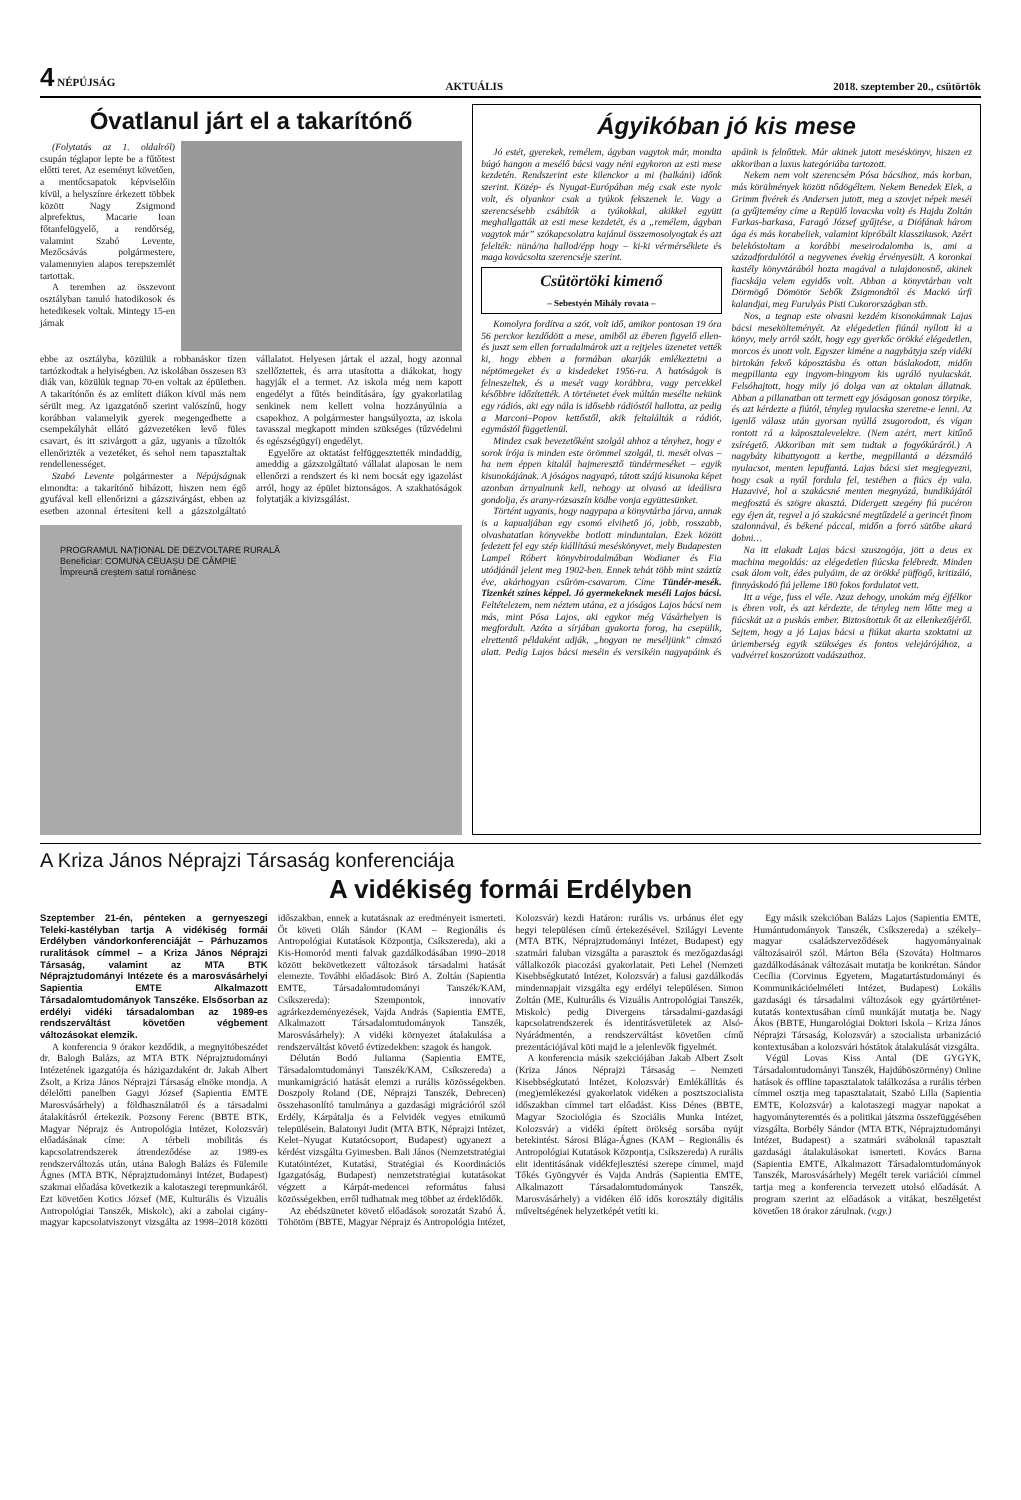4 NÉPÚJSÁG AKTUÁLIS 2018. szeptember 20., csütörtök
Óvatlanul járt el a takarítónő
(Folytatás az 1. oldalról) csupán téglapor lepte be a fűtőtest előtti teret. Az eseményt követően, a mentőcsapatok képviselőin kívül, a helyszínre érkezett többek között Nagy Zsigmond alprefektus, Macarie Ioan főtanfelügyelő, a rendőrség, valamint Szabó Levente, Mezőcsávás polgármestere, valamennyien alapos terepszemlét tartottak.
A teremben az összevont osztályban tanuló hatodikosok és hetedikesek voltak. Mintegy 15-en járnak
ebbe az osztályba, közülük a robbanáskor tízen tartózkodtak a helyiségben. Az iskolában összesen 83 diák van, közülük tegnap 70-en voltak az épületben. A takarítónőn és az említett diákon kívül más nem sérült meg. Az igazgatónő szerint valószínű, hogy korábban valamelyik gyerek megengedhette a csempekályhát ellátó gázvezetéken levő füles csavart, és itt szivárgott a gáz, ugyanis a tűzoltók ellenőrizték a vezetéket, és sehol nem tapasztaltak rendellenességet.
Szabó Levente polgármester a Népújságnak elmondta: a takarítónő hibázott, hiszen nem égő gyufával kell ellenőrizni a gázszivárgást, ebben az esetben azonnal értesíteni kell a gázszolgáltató vállalatot. Helyesen jártak el azzal, hogy azonnal szellőztettek, és arra utasította a diákokat, hogy hagyják el a termet. Az iskola még nem kapott engedélyt a fűtés beindítására, így gyakorlatilag senkinek nem kellett volna hozzányúlnia a csapokhoz. A polgármester hangsúlyozta, az iskola tavasszal megkapott minden szükséges (tűzvédelmi és egészségügyi) engedélyt.
Egyelőre az oktatást felfüggesztették mindaddig, ameddig a gázszolgáltató vállalat alaposan le nem ellenőrzi a rendszert és ki nem bocsát egy igazolást arról, hogy az épület biztonságos. A szakhatóságok folytatják a kivizsgálást.
PROGRAMUL NAȚIONAL DE DEZVOLTARE RURALĂ
Beneficiar: COMUNA CEUAȘU DE CÂMPIE
Împreună creștem satul românesc
Ágyikóban jó kis mese
Jó estét, gyerekek, remélem, ágyban vagytok már, mondta búgó hangon a mesélő bácsi vagy néni egykoron az esti mese kezdetén. Rendszerint este kilenckor a mi (balkáni) időnk szerint. Közép- és Nyugat-Európában még csak este nyolc volt, és olyankor csak a tyúkok fekszenek le. Vagy a szerencsésebb csábítók a tyúkokkal, akikkel együtt meghallgatták az esti mese kezdetét, és a „remélem, ágyban vagytok már” szókapcsolatra kajánul összemosolyogtak és azt felelték: nüná/na hallod/épp hogy – ki-ki vérmérséklete és maga kovácsolta szerencséje szerint.
Csütörtöki kimenő
– Sebestyén Mihály rovata –
Komolyra fordítva a szót, volt idő, amikor pontosan 19 óra 56 perckor kezdődött a mese, amiből az éberen figyelő ellen- és juszt sem ellen forradalmárok azt a rejtjeles üzenetet vették ki, hogy ebben a formában akarják emlékeztetni a néptömegeket és a kisdedeket 1956-ra. A hatóságok is felneszeltek, és a mesét vagy korábbra, vagy percekkel későbbre időzítették. A történetet évek múltán mesélte nekünk egy rádiós, aki egy nála is idősebb rádióstól hallotta, az pedig a Marconi–Popov kettőstől, akik feltalálták a rádiót, egymástól függetlenül.
Mindez csak bevezetőként szolgál ahhoz a tényhez, hogy e sorok írója is minden este örömmel szolgál, ti. mesét olvas – ha nem éppen kitalál hajmeresztő tündérmeséket – egyik kisunokájának. A jóságos nagyapó, tátott szájú kisunoka képet azonban árnyalnunk kell, nehogy az olvasó az ideálisra gondolja, és arany-rózsaszín ködbe vonja együttesünket.
Történt ugyanis, hogy nagypapa a könyvtárba járva, annak is a kapualjában egy csomó elvihető jó, jobb, rosszabb, olvashatatlan könyvekbe botlott minduntalan. Ezek között fedezett fel egy szép kiállítású meséskönyvet, mely Budapesten Lampel Róbert könyvbirodalmában Wodianer és Fia utódjánál jelent meg 1902-ben. Ennek tehát több mint száztíz éve, akárhogyan csűröm-csavarom. Címe Tündér-mesék. Tizenkét színes képpel. Jó gyermekeknek meséli Lajos bácsi. Feltételezem, nem néztem utána, ez a jóságos Lajos bácsi nem más, mint Pósa Lajos, aki egykor még Vásárhelyen is megfordult. Azóta a sírjában gyakorta forog, ha csepülik, elrettentő példaként adják, „hogyan ne meséljünk” címszó alatt. Pedig Lajos bácsi meséin és versikéin nagyapáink és apáink is felnőttek. Már akinek jutott meséskönyv, hiszen ez akkoriban a luxus kategóriába tartozott.
Nekem nem volt szerencsém Pósa bácsihoz, más korban, más körülmények között nődögéltem. Nekem Benedek Elek, a Grimm fivérek és Andersen jutott, meg a szovjet népek meséi (a gyűjtemény címe a Repülő lovacska volt) és Hajdu Zoltán Farkas-barkasa, Faragó József gyűjtése, a Diófának három ága és más korabeliek, valamint kipróbált klasszikusok. Azért belekóstoltam a korábbi meseirodalomba is, ami a századfordulótól a negyvenes évekig érvényesült. A koronkai kastély könyvtárából hozta magával a tulajdonosnő, akinek fiacskája velem egyidős volt. Abban a könyvtárban volt Dörmögő Dömötör Sebők Zsigmondtól és Mackó úrfi kalandjai, meg Furulyás Pisti Cukorországban stb.
Nos, a tegnap este olvasni kezdém kisonokámnak Lajas bácsi mesekölteményét. Az elégedetlen fiúnál nyílott ki a könyv, mely arról szólt, hogy egy gyerkőc örökké elégedetlen, morcos és unott volt. Egyszer kiméne a nagybátyja szép vidéki birtokán fekvő káposztásba és ottan búslakodott, midőn megpillanta egy ingyom-bingyom kis ugráló nyulacskát. Felsóhajtott, hogy mily jó dolga van az oktalan állatnak. Abban a pillanatban ott termett egy jóságosan gonosz törpike, és azt kérdezte a fiútól, tényleg nyulacska szeretne-e lenni. Az igenlő válasz után gyorsan nyúllá zsugorodott, és vígan rontott rá a káposztalevelekre. (Nem azért, mert kitűnő zsírégető. Akkoriban mit sem tudtak a fogyókúráról.) A nagybáty kibattyogott a kertbe, megpillantá a dézsmáló nyulacsot, menten lepuffantá. Lajas bácsi siet megjegyezni, hogy csak a nyúl fordula fel, testében a fiúcs ép vala. Hazavivé, hol a szakácsné menten megnyúzá, bundikájától megfosztá és szögre akasztá. Didergett szegény fiú pucéron egy éjen át, regvel a jó szakácsné megtűzdelé a gerincét finom szalonnával, és békené páccal, midőn a forró sütőbe akará dobni…
Na itt elakadt Lajas bácsi szuszogója, jött a deus ex machina megoldás: az elégedetlen fiúcska felébredt. Minden csak álom volt, édes pulyáim, de az örökké püffögő, kritizáló, finnyáskodó fiú jelleme 180 fokos fordulatot vett.
Itt a vége, fuss el véle. Azaz dehogy, unokám még éjfélkor is ébren volt, és azt kérdezte, de tényleg nem lőtte meg a fiúcskát az a puskás ember. Biztosítottuk őt az ellenkezőjéről. Sejtem, hogy a jó Lajas bácsi a fiúkat akarta szoktatni az úriemberség egyik szükséges és fontos velejárójához, a vadvérrel koszorúzott vadászathoz.
A Kriza János Néprajzi Társaság konferenciája
A vidékiség formái Erdélyben
Szeptember 21-én, pénteken a gernyeszegi Teleki-kastélyban tartja A vidékiség formái Erdélyben vándorkonferenciáját – Párhuzamos ruralitások címmel – a Kriza János Néprajzi Társaság, valamint az MTA BTK Néprajztudományi Intézete és a marosvásárhelyi Sapientia EMTE Alkalmazott Társadalomtudományok Tanszéke. Elsősorban az erdélyi vidéki társadalomban az 1989-es rendszerváltást követően végbement változásokat elemzik.
A konferencia 9 órakor kezdődik, a megnyitóbeszédet dr. Balogh Balázs, az MTA BTK Néprajztudományi Intézetének igazgatója és házigazdaként dr. Jakab Albert Zsolt, a Kriza János Néprajzi Társaság elnöke mondja. A délelőtti panelben Gagyi József (Sapientia EMTE Marosvásárhely) a földhasználatról és a társadalmi átalakításról értekezik. Pozsony Ferenc (BBTE BTK, Magyar Néprajz és Antropológia Intézet, Kolozsvár) előadásának címe: A térbeli mobilitás és kapcsolatrendszerek átrendeződése az 1989-es rendszerváltozás után, utána Balogh Balázs és Fülemile Ágnes (MTA BTK, Néprajztudományi Intézet, Budapest) szakmai előadása következik a kalotaszegi terepmunkáról. Ezt követően Kotics József (ME, Kulturális és Vizuális Antropológiai Tanszék, Miskolc), aki a zabolai cigány-magyar kapcsolatviszonyt vizsgálta az 1998–2018 közötti időszakban, ennek a kutatásnak az eredményeit ismerteti. Őt követi Oláh Sándor (KAM – Regionális és Antropológiai Kutatások Központja, Csíkszereda), aki a Kis-Homoród menti falvak gazdálkodásában 1990–2018 között bekövetkezett változások társadalmi hatását elemezte. További előadások: Biró A. Zoltán (Sapientia EMTE, Társadalomtudományi Tanszék/KAM, Csíkszereda): Szempontok, innovatív agrárkezdeményezések, Vajda András (Sapientia EMTE, Alkalmazott Társadalomtudományok Tanszék, Marosvásárhely): A vidéki környezet átalakulása a rendszerváltást követő évtizedekben: szagok és hangok.
Délután Bodó Julianna (Sapientia EMTE, Társadalomtudományi Tanszék/KAM, Csíkszereda) a munkamigráció hatását elemzi a rurális közösségekben. Doszpoly Roland (DE, Néprajzi Tanszék, Debrecen) összehasonlító tanulmánya a gazdasági migrációról szól Erdély, Kárpátalja és a Felvidék vegyes etnikumú településein. Balatonyi Judit (MTA BTK, Néprajzi Intézet, Kelet–Nyugat Kutatócsoport, Budapest) ugyanezt a kérdést vizsgálta Gyimesben. Bali János (Nemzetstratégiai Kutatóintézet, Kutatási, Stratégiai és Koordinációs Igazgatóság, Budapest) nemzetstratégiai kutatásokat végzett a Kárpát-medencei református falusi közösségekben, erről tudhatnak meg többet az érdeklődők.
Az ebédszünetet követő előadások sorozatát Szabó Á. Töhötöm (BBTE, Magyar Néprajz és Antropológia Intézet, Kolozsvár) kezdi Határon: rurális vs. urbánus élet egy hegyi településen című értekezésével. Szilágyi Levente (MTA BTK, Néprajztudományi Intézet, Budapest) egy szatmári faluban vizsgálta a parasztok és mezőgazdasági vállalkozók piacozási gyakorlatait. Peti Lehel (Nemzeti Kisebbségkutató Intézet, Kolozsvár) a falusi gazdálkodás mindennapjait vizsgálta egy erdélyi településen. Simon Zoltán (ME, Kulturális és Vizuális Antropológiai Tanszék, Miskolc) pedig Divergens társadalmi-gazdasági kapcsolatrendszerek és identitásvetületek az Alsó-Nyárádmentén, a rendszerváltást követően című prezentációjával köti majd le a jelenlevők figyelmét.
A konferencia másik szekciójában Jakab Albert Zsolt (Kriza János Néprajzi Társaság – Nemzeti Kisebbségkutató Intézet, Kolozsvár) Emlékállítás és (meg)emlékezési gyakorlatok vidéken a posztszocialista időszakban címmel tart előadást. Kiss Dénes (BBTE, Magyar Szociológia és Szociális Munka Intézet, Kolozsvár) a vidéki épített örökség sorsába nyújt betekintést. Sárosi Blága-Ágnes (KAM – Regionális és Antropológiai Kutatások Központja, Csíkszereda) A rurális elit identitásának vidékfejlesztési szerepe címmel, majd Tőkés Gyöngyvér és Vajda András (Sapientia EMTE, Alkalmazott Társadalomtudományok Tanszék, Marosvásárhely) a vidéken élő idős korosztály digitális műveltségének helyzetképét vetíti ki.
Egy másik szekcióban Balázs Lajos (Sapientia EMTE, Humántudományok Tanszék, Csíkszereda) a székely–magyar családszerveződések hagyományainak változásairól szól. Márton Béla (Szováta) Holtmaros gazdálkodásának változásait mutatja be konkrétan. Sándor Cecília (Corvinus Egyetem, Magatartástudományi és Kommunikációelméleti Intézet, Budapest) Lokális gazdasági és társadalmi változások egy gyártörténet-kutatás kontextusában című munkáját mutatja be. Nagy Ákos (BBTE, Hungarológiai Doktori Iskola – Kriza János Néprajzi Társaság, Kolozsvár) a szocialista urbanizáció kontextusában a kolozsvári hóstátok átalakulását vizsgálta.
Végül Lovas Kiss Antal (DE GYGYK, Társadalomtudományi Tanszék, Hajdúböszörmény) Online hatások és offline tapasztalatok találkozása a rurális térben címmel osztja meg tapasztalatait, Szabó Lilla (Sapientia EMTE, Kolozsvár) a kalotaszegi magyar napokat a hagyományteremtés és a politikai játszma összefüggésében vizsgálta. Borbély Sándor (MTA BTK, Néprajztudományi Intézet, Budapest) a szatmári sváboknál tapasztalt gazdasági átalakulásokat ismerteti. Kovács Barna (Sapientia EMTE, Alkalmazott Társadalomtudományok Tanszék, Marosvásárhely) Megélt terek variációi címmel tartja meg a konferencia tervezett utolsó előadását. A program szerint az előadások a vitákat, beszélgetést követően 18 órakor zárulnak. (v.gy.)